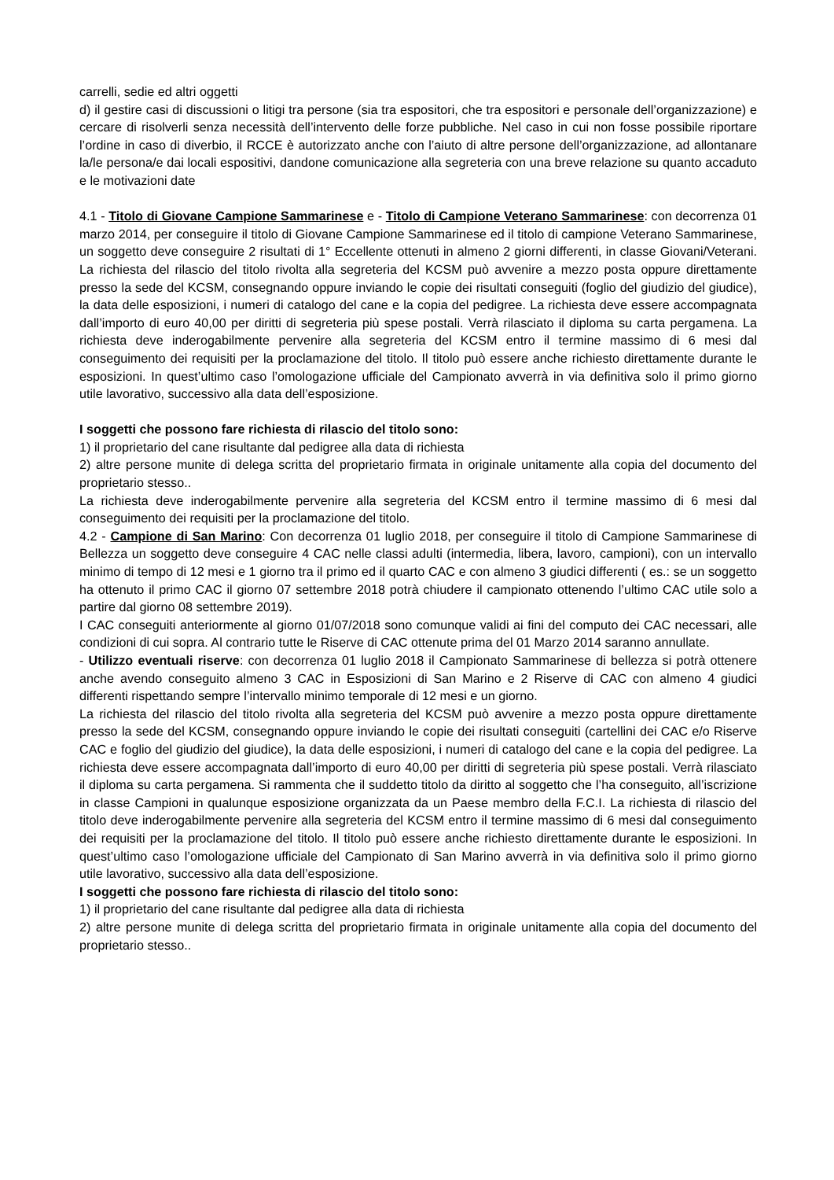carrelli, sedie ed altri oggetti
d) il gestire casi di discussioni o litigi tra persone (sia tra espositori, che tra espositori e personale dell’organizzazione) e cercare di risolverli senza necessità dell’intervento delle forze pubbliche. Nel caso in cui non fosse possibile riportare l’ordine in caso di diverbio, il RCCE è autorizzato anche con l’aiuto di altre persone dell’organizzazione, ad allontanare la/le persona/e dai locali espositivi, dandone comunicazione alla segreteria con una breve relazione su quanto accaduto e le motivazioni date
4.1 - Titolo di Giovane Campione Sammarinese e - Titolo di Campione Veterano Sammarinese: con decorrenza 01 marzo 2014, per conseguire il titolo di Giovane Campione Sammarinese ed il titolo di campione Veterano Sammarinese, un soggetto deve conseguire 2 risultati di 1° Eccellente ottenuti in almeno 2 giorni differenti, in classe Giovani/Veterani. La richiesta del rilascio del titolo rivolta alla segreteria del KCSM può avvenire a mezzo posta oppure direttamente presso la sede del KCSM, consegnando oppure inviando le copie dei risultati conseguiti (foglio del giudizio del giudice), la data delle esposizioni, i numeri di catalogo del cane e la copia del pedigree. La richiesta deve essere accompagnata dall’importo di euro 40,00 per diritti di segreteria più spese postali. Verrà rilasciato il diploma su carta pergamena. La richiesta deve inderogabilmente pervenire alla segreteria del KCSM entro il termine massimo di 6 mesi dal conseguimento dei requisiti per la proclamazione del titolo. Il titolo può essere anche richiesto direttamente durante le esposizioni. In quest’ultimo caso l’omologazione ufficiale del Campionato avverrà in via definitiva solo il primo giorno utile lavorativo, successivo alla data dell’esposizione.
I soggetti che possono fare richiesta di rilascio del titolo sono:
1) il proprietario del cane risultante dal pedigree alla data di richiesta
2) altre persone munite di delega scritta del proprietario firmata in originale unitamente alla copia del documento del proprietario stesso..
La richiesta deve inderogabilmente pervenire alla segreteria del KCSM entro il termine massimo di 6 mesi dal conseguimento dei requisiti per la proclamazione del titolo.
4.2 - Campione di San Marino: Con decorrenza 01 luglio 2018, per conseguire il titolo di Campione Sammarinese di Bellezza un soggetto deve conseguire 4 CAC nelle classi adulti (intermedia, libera, lavoro, campioni), con un intervallo minimo di tempo di 12 mesi e 1 giorno tra il primo ed il quarto CAC e con almeno 3 giudici differenti ( es.: se un soggetto ha ottenuto il primo CAC il giorno 07 settembre 2018 potrà chiudere il campionato ottenendo l’ultimo CAC utile solo a partire dal giorno 08 settembre 2019).
I CAC conseguiti anteriormente al giorno 01/07/2018 sono comunque validi ai fini del computo dei CAC necessari, alle condizioni di cui sopra. Al contrario tutte le Riserve di CAC ottenute prima del 01 Marzo 2014 saranno annullate.
- Utilizzo eventuali riserve: con decorrenza 01 luglio 2018 il Campionato Sammarinese di bellezza si potrà ottenere anche avendo conseguito almeno 3 CAC in Esposizioni di San Marino e 2 Riserve di CAC con almeno 4 giudici differenti rispettando sempre l’intervallo minimo temporale di 12 mesi e un giorno.
La richiesta del rilascio del titolo rivolta alla segreteria del KCSM può avvenire a mezzo posta oppure direttamente presso la sede del KCSM, consegnando oppure inviando le copie dei risultati conseguiti (cartellini dei CAC e/o Riserve CAC e foglio del giudizio del giudice), la data delle esposizioni, i numeri di catalogo del cane e la copia del pedigree. La richiesta deve essere accompagnata dall’importo di euro 40,00 per diritti di segreteria più spese postali. Verrà rilasciato il diploma su carta pergamena. Si rammenta che il suddetto titolo da diritto al soggetto che l’ha conseguito, all’iscrizione in classe Campioni in qualunque esposizione organizzata da un Paese membro della F.C.I. La richiesta di rilascio del titolo deve inderogabilmente pervenire alla segreteria del KCSM entro il termine massimo di 6 mesi dal conseguimento dei requisiti per la proclamazione del titolo. Il titolo può essere anche richiesto direttamente durante le esposizioni. In quest’ultimo caso l’omologazione ufficiale del Campionato di San Marino avverrà in via definitiva solo il primo giorno utile lavorativo, successivo alla data dell’esposizione.
I soggetti che possono fare richiesta di rilascio del titolo sono:
1) il proprietario del cane risultante dal pedigree alla data di richiesta
2) altre persone munite di delega scritta del proprietario firmata in originale unitamente alla copia del documento del proprietario stesso..